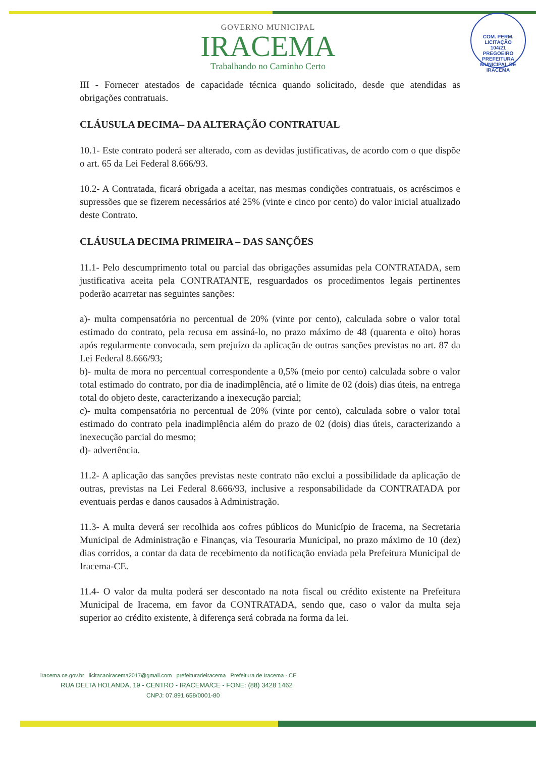COM. PERM. LICITAÇÃO
104/21
PREGOEIRO
PREFEITURA MUNICIPAL DE IRACEMA
GOVERNO MUNICIPAL
IRACEMA
Trabalhando no Caminho Certo
III - Fornecer atestados de capacidade técnica quando solicitado, desde que atendidas as obrigações contratuais.
CLÁUSULA DECIMA– DA ALTERAÇÃO CONTRATUAL
10.1- Este contrato poderá ser alterado, com as devidas justificativas, de acordo com o que dispõe o art. 65 da Lei Federal 8.666/93.
10.2- A Contratada, ficará obrigada a aceitar, nas mesmas condições contratuais, os acréscimos e supressões que se fizerem necessários até 25% (vinte e cinco por cento) do valor inicial atualizado deste Contrato.
CLÁUSULA DECIMA PRIMEIRA – DAS SANÇÕES
11.1- Pelo descumprimento total ou parcial das obrigações assumidas pela CONTRATADA, sem justificativa aceita pela CONTRATANTE, resguardados os procedimentos legais pertinentes poderão acarretar nas seguintes sanções:
a)- multa compensatória no percentual de 20% (vinte por cento), calculada sobre o valor total estimado do contrato, pela recusa em assiná-lo, no prazo máximo de 48 (quarenta e oito) horas após regularmente convocada, sem prejuízo da aplicação de outras sanções previstas no art. 87 da Lei Federal 8.666/93;
b)- multa de mora no percentual correspondente a 0,5% (meio por cento) calculada sobre o valor total estimado do contrato, por dia de inadimplência, até o limite de 02 (dois) dias úteis, na entrega total do objeto deste, caracterizando a inexecução parcial;
c)- multa compensatória no percentual de 20% (vinte por cento), calculada sobre o valor total estimado do contrato pela inadimplência além do prazo de 02 (dois) dias úteis, caracterizando a inexecução parcial do mesmo;
d)- advertência.
11.2- A aplicação das sanções previstas neste contrato não exclui a possibilidade da aplicação de outras, previstas na Lei Federal 8.666/93, inclusive a responsabilidade da CONTRATADA por eventuais perdas e danos causados à Administração.
11.3- A multa deverá ser recolhida aos cofres públicos do Município de Iracema, na Secretaria Municipal de Administração e Finanças, via Tesouraria Municipal, no prazo máximo de 10 (dez) dias corridos, a contar da data de recebimento da notificação enviada pela Prefeitura Municipal de Iracema-CE.
11.4- O valor da multa poderá ser descontado na nota fiscal ou crédito existente na Prefeitura Municipal de Iracema, em favor da CONTRATADA, sendo que, caso o valor da multa seja superior ao crédito existente, à diferença será cobrada na forma da lei.
iracema.ce.gov.br licitacaoiracema2017@gmail.com prefeituradeiracema Prefeitura de Iracema - CE
RUA DELTA HOLANDA, 19 - CENTRO - IRACEMA/CE - FONE: (88) 3428 1462
CNPJ: 07.891.658/0001-80